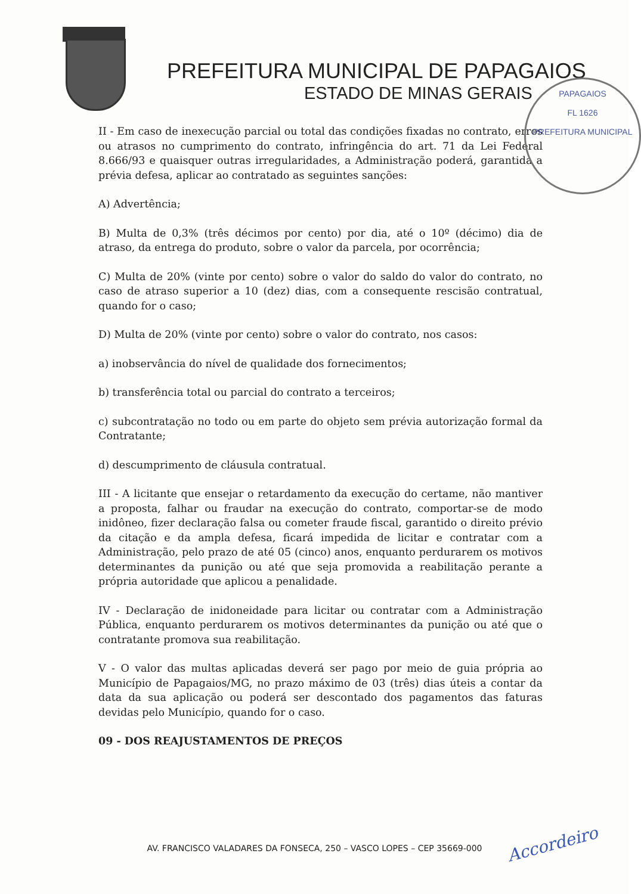PREFEITURA MUNICIPAL DE PAPAGAIOS
ESTADO DE MINAS GERAIS
PAPAGAIOS
FL 1626
PREFEITURA MUNICIPAL
II - Em caso de inexecução parcial ou total das condições fixadas no contrato, erros ou atrasos no cumprimento do contrato, infringência do art. 71 da Lei Federal 8.666/93 e quaisquer outras irregularidades, a Administração poderá, garantida a prévia defesa, aplicar ao contratado as seguintes sanções:
A) Advertência;
B) Multa de 0,3% (três décimos por cento) por dia, até o 10º (décimo) dia de atraso, da entrega do produto, sobre o valor da parcela, por ocorrência;
C) Multa de 20% (vinte por cento) sobre o valor do saldo do valor do contrato, no caso de atraso superior a 10 (dez) dias, com a consequente rescisão contratual, quando for o caso;
D) Multa de 20% (vinte por cento) sobre o valor do contrato, nos casos:
a) inobservância do nível de qualidade dos fornecimentos;
b) transferência total ou parcial do contrato a terceiros;
c) subcontratação no todo ou em parte do objeto sem prévia autorização formal da Contratante;
d) descumprimento de cláusula contratual.
III - A licitante que ensejar o retardamento da execução do certame, não mantiver a proposta, falhar ou fraudar na execução do contrato, comportar-se de modo inidôneo, fizer declaração falsa ou cometer fraude fiscal, garantido o direito prévio da citação e da ampla defesa, ficará impedida de licitar e contratar com a Administração, pelo prazo de até 05 (cinco) anos, enquanto perdurarem os motivos determinantes da punição ou até que seja promovida a reabilitação perante a própria autoridade que aplicou a penalidade.
IV - Declaração de inidoneidade para licitar ou contratar com a Administração Pública, enquanto perdurarem os motivos determinantes da punição ou até que o contratante promova sua reabilitação.
V - O valor das multas aplicadas deverá ser pago por meio de guia própria ao Município de Papagaios/MG, no prazo máximo de 03 (três) dias úteis a contar da data da sua aplicação ou poderá ser descontado dos pagamentos das faturas devidas pelo Município, quando for o caso.
09 - DOS REAJUSTAMENTOS DE PREÇOS
AV. FRANCISCO VALADARES DA FONSECA, 250 – VASCO LOPES – CEP 35669-000
Accordeiro